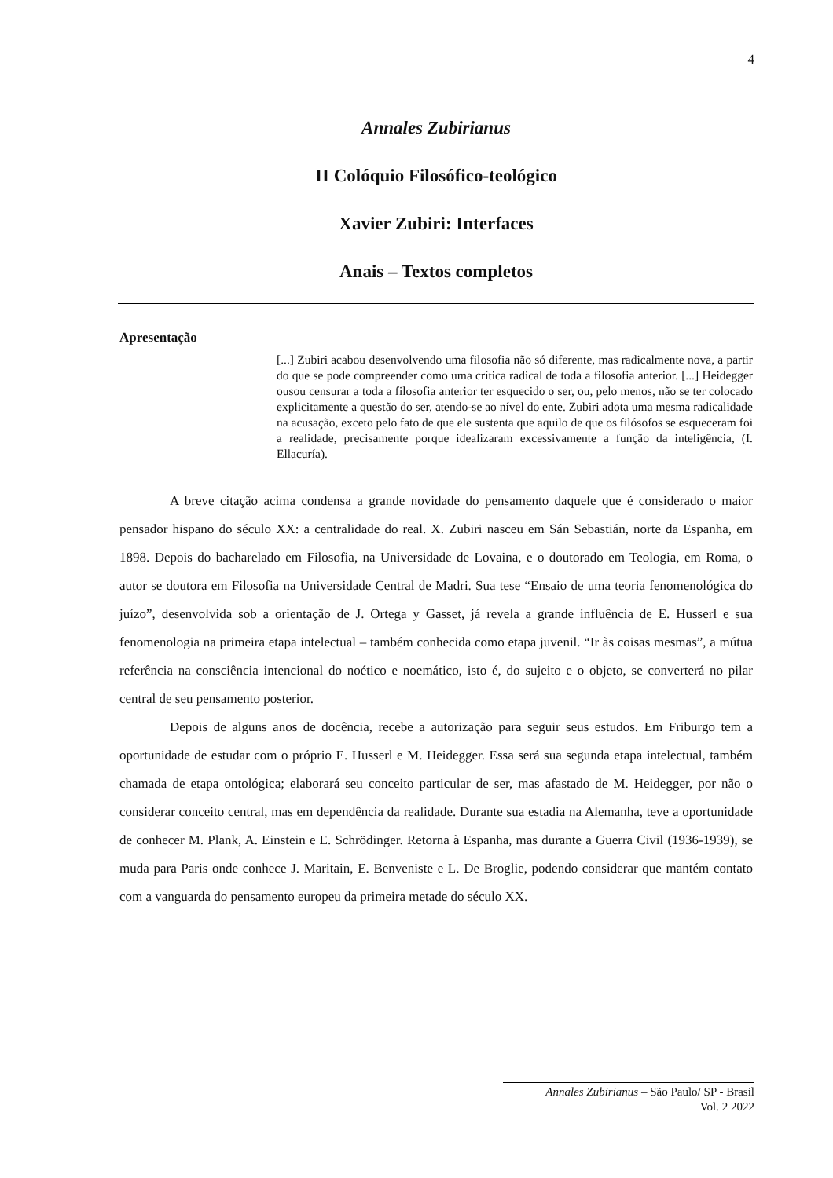4
Annales Zubirianus
II Colóquio Filosófico-teológico
Xavier Zubiri: Interfaces
Anais – Textos completos
Apresentação
[...] Zubiri acabou desenvolvendo uma filosofia não só diferente, mas radicalmente nova, a partir do que se pode compreender como uma crítica radical de toda a filosofia anterior. [...] Heidegger ousou censurar a toda a filosofia anterior ter esquecido o ser, ou, pelo menos, não se ter colocado explicitamente a questão do ser, atendo-se ao nível do ente. Zubiri adota uma mesma radicalidade na acusação, exceto pelo fato de que ele sustenta que aquilo de que os filósofos se esqueceram foi a realidade, precisamente porque idealizaram excessivamente a função da inteligência, (I. Ellacuría).
A breve citação acima condensa a grande novidade do pensamento daquele que é considerado o maior pensador hispano do século XX: a centralidade do real. X. Zubiri nasceu em Sán Sebastián, norte da Espanha, em 1898. Depois do bacharelado em Filosofia, na Universidade de Lovaina, e o doutorado em Teologia, em Roma, o autor se doutora em Filosofia na Universidade Central de Madri. Sua tese “Ensaio de uma teoria fenomenológica do juízo”, desenvolvida sob a orientação de J. Ortega y Gasset, já revela a grande influência de E. Husserl e sua fenomenologia na primeira etapa intelectual – também conhecida como etapa juvenil. “Ir às coisas mesmas”, a mútua referência na consciência intencional do noético e noemático, isto é, do sujeito e o objeto, se converterá no pilar central de seu pensamento posterior.
Depois de alguns anos de docência, recebe a autorização para seguir seus estudos. Em Friburgo tem a oportunidade de estudar com o próprio E. Husserl e M. Heidegger. Essa será sua segunda etapa intelectual, também chamada de etapa ontológica; elaborará seu conceito particular de ser, mas afastado de M. Heidegger, por não o considerar conceito central, mas em dependência da realidade. Durante sua estadia na Alemanha, teve a oportunidade de conhecer M. Plank, A. Einstein e E. Schrödinger. Retorna à Espanha, mas durante a Guerra Civil (1936-1939), se muda para Paris onde conhece J. Maritain, E. Benveniste e L. De Broglie, podendo considerar que mantém contato com a vanguarda do pensamento europeu da primeira metade do século XX.
Annales Zubirianus – São Paulo/ SP - Brasil
Vol. 2 2022